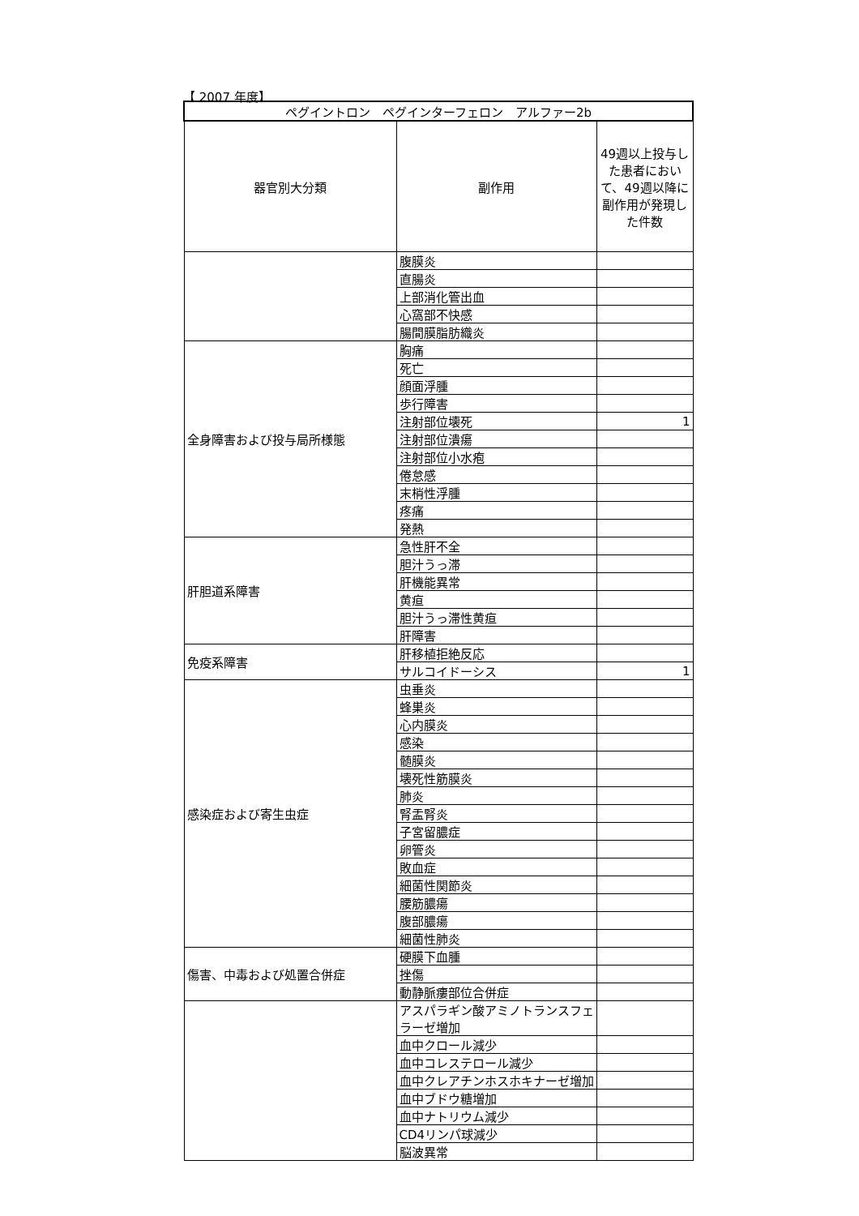【 2007 年度】
| ペグイントロン ペグインターフェロン アルファー2b | | |
| 器官別大分類 | 副作用 | 49週以上投与した患者において、49週以降に副作用が発現した件数 |
| | 腹膜炎 | |
| | 直腸炎 | |
| | 上部消化管出血 | |
| | 心窩部不快感 | |
| | 腸間膜脂肪織炎 | |
| 全身障害および投与局所様態 | 胸痛 | |
| | 死亡 | |
| | 顔面浮腫 | |
| | 歩行障害 | |
| | 注射部位壊死 | 1 |
| | 注射部位潰瘍 | |
| | 注射部位小水疱 | |
| | 倦怠感 | |
| | 末梢性浮腫 | |
| | 疼痛 | |
| | 発熱 | |
| 肝胆道系障害 | 急性肝不全 | |
| | 胆汁うっ滞 | |
| | 肝機能異常 | |
| | 黄疸 | |
| | 胆汁うっ滞性黄疸 | |
| | 肝障害 | |
| 免疫系障害 | 肝移植拒絶反応 | |
| | サルコイドーシス | 1 |
| 感染症および寄生虫症 | 虫垂炎 | |
| | 蜂巣炎 | |
| | 心内膜炎 | |
| | 感染 | |
| | 髄膜炎 | |
| | 壊死性筋膜炎 | |
| | 肺炎 | |
| | 腎盂腎炎 | |
| | 子宮留膿症 | |
| | 卵管炎 | |
| | 敗血症 | |
| | 細菌性関節炎 | |
| | 腰筋膿瘍 | |
| | 腹部膿瘍 | |
| | 細菌性肺炎 | |
| 傷害、中毒および処置合併症 | 硬膜下血腫 | |
| | 挫傷 | |
| | 動静脈瘻部位合併症 | |
| | アスパラギン酸アミノトランスフェラーゼ増加 | |
| | 血中クロール減少 | |
| | 血中コレステロール減少 | |
| | 血中クレアチンホスホキナーゼ増加 | |
| | 血中ブドウ糖増加 | |
| | 血中ナトリウム減少 | |
| | CD4リンパ球減少 | |
| | 脳波異常 | |